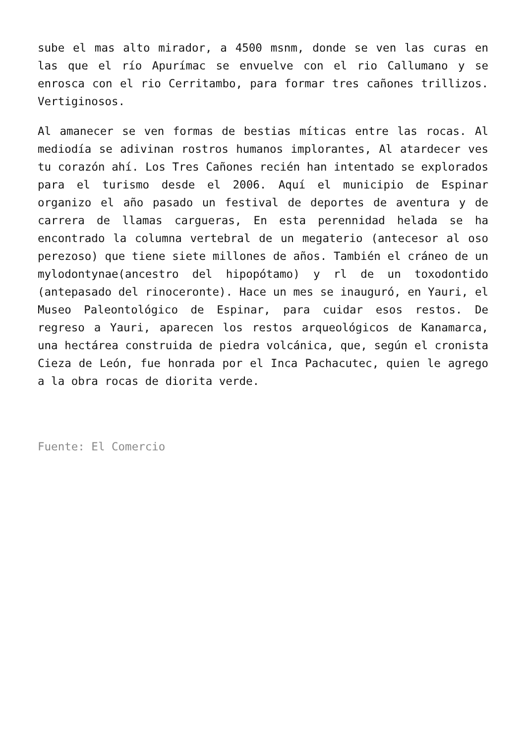sube el mas alto mirador, a 4500 msnm, donde se ven las curas en las que el río Apurímac se envuelve con el rio Callumano y se enrosca con el rio Cerritambo, para formar tres cañones trillizos. Vertiginosos.
Al amanecer se ven formas de bestias míticas entre las rocas. Al mediodía se adivinan rostros humanos implorantes, Al atardecer ves tu corazón ahí. Los Tres Cañones recién han intentado se explorados para el turismo desde el 2006. Aquí el municipio de Espinar organizo el año pasado un festival de deportes de aventura y de carrera de llamas cargueras, En esta perennidad helada se ha encontrado la columna vertebral de un megaterio (antecesor al oso perezoso) que tiene siete millones de años. También el cráneo de un mylodontynae(ancestro del hipopótamo) y rl de un toxodontido (antepasado del rinoceronte). Hace un mes se inauguró, en Yauri, el Museo Paleontológico de Espinar, para cuidar esos restos. De regreso a Yauri, aparecen los restos arqueológicos de Kanamarca, una hectárea construida de piedra volcánica, que, según el cronista Cieza de León, fue honrada por el Inca Pachacutec, quien le agrego a la obra rocas de diorita verde.
Fuente: El Comercio